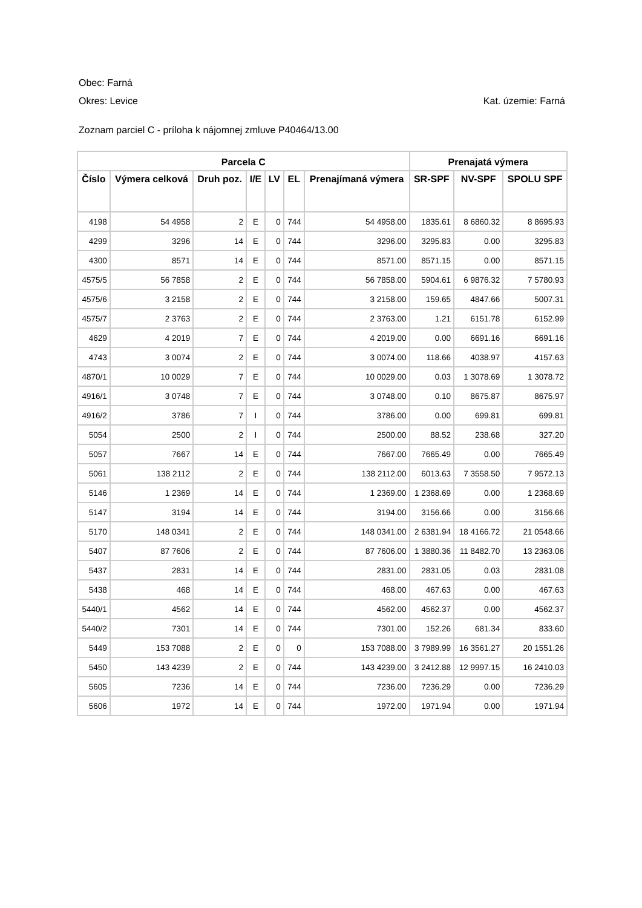Obec: Farná
Okres: Levice Kat. územie: Farná
Zoznam parciel C - príloha k nájomnej zmluve P40464/13.00
| Parcela C | | | | | | | Prenajatá výmera | | |
| --- | --- | --- | --- | --- | --- | --- | --- | --- | --- |
| Číslo | Výmera celková | Druh poz. | I/E | LV | EL | Prenajímaná výmera | SR-SPF | NV-SPF | SPOLU SPF |
| 4198 | 54 4958 | 2 | E | 0 | 744 | 54 4958.00 | 1835.61 | 8 6860.32 | 8 8695.93 |
| 4299 | 3296 | 14 | E | 0 | 744 | 3296.00 | 3295.83 | 0.00 | 3295.83 |
| 4300 | 8571 | 14 | E | 0 | 744 | 8571.00 | 8571.15 | 0.00 | 8571.15 |
| 4575/5 | 56 7858 | 2 | E | 0 | 744 | 56 7858.00 | 5904.61 | 6 9876.32 | 7 5780.93 |
| 4575/6 | 3 2158 | 2 | E | 0 | 744 | 3 2158.00 | 159.65 | 4847.66 | 5007.31 |
| 4575/7 | 2 3763 | 2 | E | 0 | 744 | 2 3763.00 | 1.21 | 6151.78 | 6152.99 |
| 4629 | 4 2019 | 7 | E | 0 | 744 | 4 2019.00 | 0.00 | 6691.16 | 6691.16 |
| 4743 | 3 0074 | 2 | E | 0 | 744 | 3 0074.00 | 118.66 | 4038.97 | 4157.63 |
| 4870/1 | 10 0029 | 7 | E | 0 | 744 | 10 0029.00 | 0.03 | 1 3078.69 | 1 3078.72 |
| 4916/1 | 3 0748 | 7 | E | 0 | 744 | 3 0748.00 | 0.10 | 8675.87 | 8675.97 |
| 4916/2 | 3786 | 7 | I | 0 | 744 | 3786.00 | 0.00 | 699.81 | 699.81 |
| 5054 | 2500 | 2 | I | 0 | 744 | 2500.00 | 88.52 | 238.68 | 327.20 |
| 5057 | 7667 | 14 | E | 0 | 744 | 7667.00 | 7665.49 | 0.00 | 7665.49 |
| 5061 | 138 2112 | 2 | E | 0 | 744 | 138 2112.00 | 6013.63 | 7 3558.50 | 7 9572.13 |
| 5146 | 1 2369 | 14 | E | 0 | 744 | 1 2369.00 | 1 2368.69 | 0.00 | 1 2368.69 |
| 5147 | 3194 | 14 | E | 0 | 744 | 3194.00 | 3156.66 | 0.00 | 3156.66 |
| 5170 | 148 0341 | 2 | E | 0 | 744 | 148 0341.00 | 2 6381.94 | 18 4166.72 | 21 0548.66 |
| 5407 | 87 7606 | 2 | E | 0 | 744 | 87 7606.00 | 1 3880.36 | 11 8482.70 | 13 2363.06 |
| 5437 | 2831 | 14 | E | 0 | 744 | 2831.00 | 2831.05 | 0.03 | 2831.08 |
| 5438 | 468 | 14 | E | 0 | 744 | 468.00 | 467.63 | 0.00 | 467.63 |
| 5440/1 | 4562 | 14 | E | 0 | 744 | 4562.00 | 4562.37 | 0.00 | 4562.37 |
| 5440/2 | 7301 | 14 | E | 0 | 744 | 7301.00 | 152.26 | 681.34 | 833.60 |
| 5449 | 153 7088 | 2 | E | 0 | 0 | 153 7088.00 | 3 7989.99 | 16 3561.27 | 20 1551.26 |
| 5450 | 143 4239 | 2 | E | 0 | 744 | 143 4239.00 | 3 2412.88 | 12 9997.15 | 16 2410.03 |
| 5605 | 7236 | 14 | E | 0 | 744 | 7236.00 | 7236.29 | 0.00 | 7236.29 |
| 5606 | 1972 | 14 | E | 0 | 744 | 1972.00 | 1971.94 | 0.00 | 1971.94 |